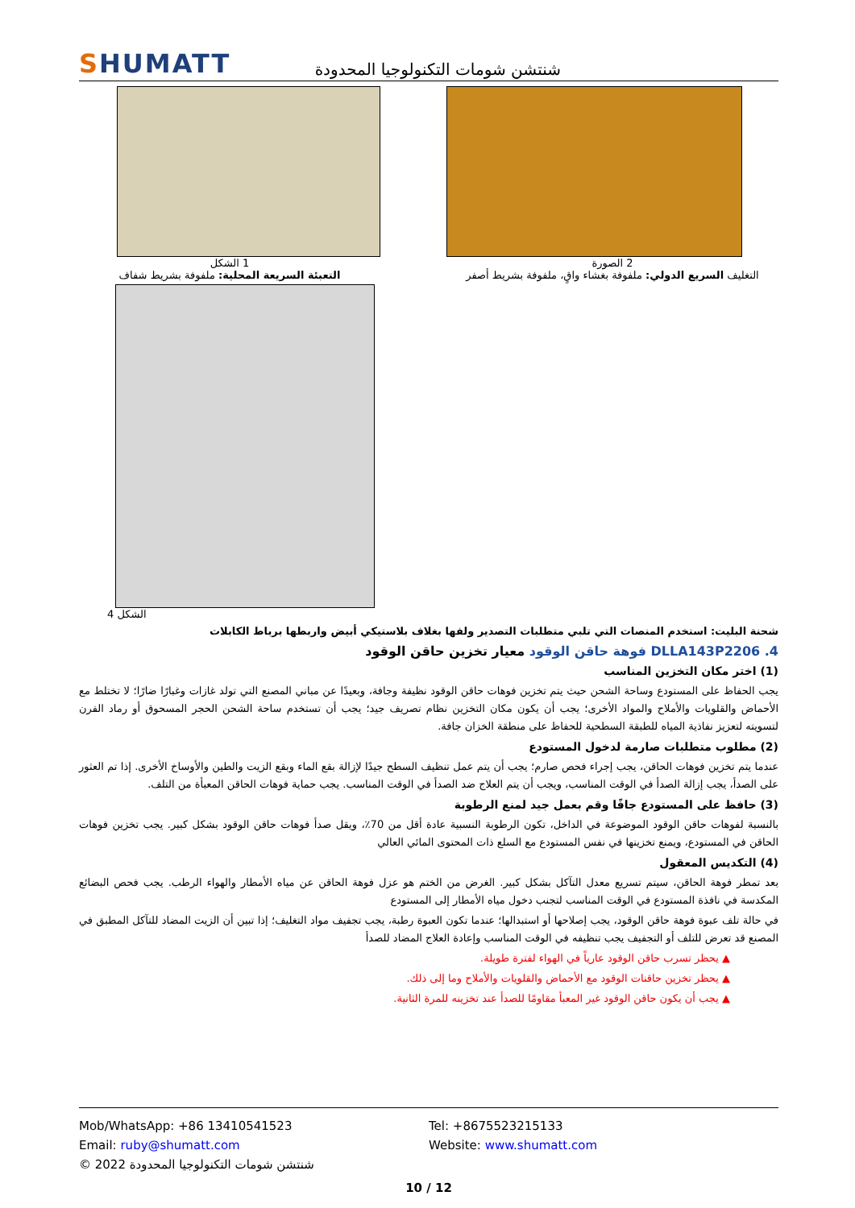SHUMATT
شنتشن شومات التكنولوجيا المحدودة
1 الشكل
التعبئة السريعة المحلية: ملفوفة بشريط شفاف
2 الصورة
التغليف السريع الدولي: ملفوفة بغشاء واقٍ، ملفوفة بشريط أصفر
الشكل 4
شحنة البليت: استخدم المنصات التي تلبي متطلبات التصدير ولفها بغلاف بلاستيكي أبيض واربطها برباط الكابلات
4. DLLA143P2206 فوهة حاقن الوقود معيار تخزين حاقن الوقود
(1) اختر مكان التخزين المناسب
يجب الحفاظ على المستودع وساحة الشحن حيث يتم تخزين فوهات حاقن الوقود نظيفة وجافة، وبعيدًا عن مباني المصنع التي تولد غازات وغبارًا ضارًا؛ لا تختلط مع الأحماض والقلويات والأملاح والمواد الأخرى؛ يجب أن يكون مكان التخزين نظام تصريف جيد؛ يجب أن تستخدم ساحة الشحن الحجر المسحوق أو رماد الفرن لتسويته لتعزيز نفاذية المياه للطبقة السطحية للحفاظ على منطقة الخزان جافة.
(2) مطلوب متطلبات صارمة لدخول المستودع
عندما يتم تخزين فوهات الحاقن، يجب إجراء فحص صارم؛ يجب أن يتم عمل تنظيف السطح جيدًا لإزالة بقع الماء وبقع الزيت والطين والأوساخ الأخرى. إذا تم العثور على الصدأ، يجب إزالة الصدأ في الوقت المناسب، ويجب أن يتم العلاج ضد الصدأ في الوقت المناسب. يجب حماية فوهات الحاقن المعبأة من التلف.
(3) حافظ على المستودع جافًا وقم بعمل جيد لمنع الرطوبة
بالنسبة لفوهات حاقن الوقود الموضوعة في الداخل، تكون الرطوبة النسبية عادة أقل من 70٪، ويقل صدأ فوهات حاقن الوقود بشكل كبير. يجب تخزين فوهات الحاقن في المستودع، ويمنع تخزينها في نفس المستودع مع السلع ذات المحتوى المائي العالي
(4) التكديس المعقول
بعد تمطر فوهة الحاقن، سيتم تسريع معدل التآكل بشكل كبير. الغرض من الختم هو عزل فوهة الحاقن عن مياه الأمطار والهواء الرطب. يجب فحص البضائع المكدسة في نافذة المستودع في الوقت المناسب لتجنب دخول مياه الأمطار إلى المستودع
في حالة تلف عبوة فوهة حاقن الوقود، يجب إصلاحها أو استبدالها؛ عندما تكون العبوة رطبة، يجب تجفيف مواد التغليف؛ إذا تبين أن الزيت المضاد للتآكل المطبق في المصنع قد تعرض للتلف أو التجفيف يجب تنظيفه في الوقت المناسب وإعادة العلاج المضاد للصدأ
▲ يحظر تسرب حاقن الوقود عارياً في الهواء لفترة طويلة.
▲ يحظر تخزين حاقنات الوقود مع الأحماض والقلويات والأملاح وما إلى ذلك.
▲ يجب أن يكون حاقن الوقود غير المعبأ مقاومًا للصدأ عند تخزينه للمرة الثانية.
Mob/WhatsApp: +86 13410541523 Tel: +8675523215133
Email: ruby@shumatt.com Website: www.shumatt.com
© 2022 شنتشن شومات التكنولوجيا المحدودة
10 / 12